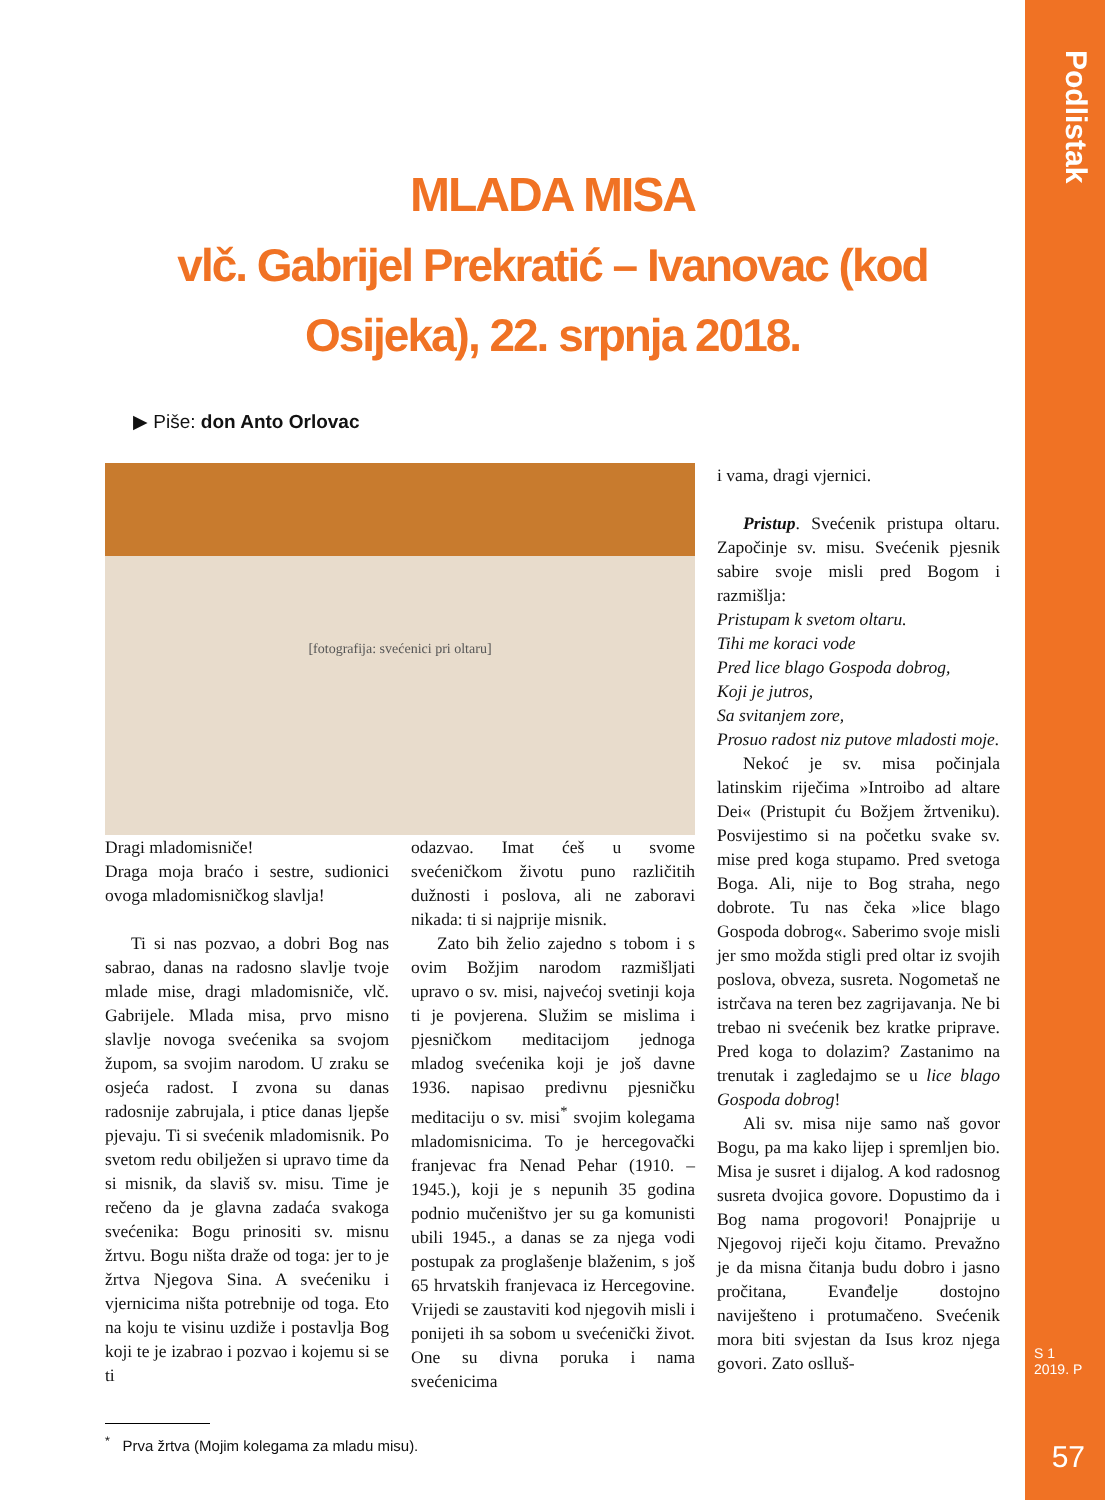Podlistak
S 1
2019. P
57
MLADA MISA
vlč. Gabrijel Prekratić – Ivanovac (kod Osijeka), 22. srpnja 2018.
▶ Piše: don Anto Orlovac
[fotografija: svećenici pri oltaru]
Dragi mladomisniče!
Draga moja braćo i sestre, sudionici ovoga mladomisničkog slavlja!
Ti si nas pozvao, a dobri Bog nas sabrao, danas na radosno slavlje tvoje mlade mise, dragi mladomisniče, vlč. Gabrijele. Mlada misa, prvo misno slavlje novoga svećenika sa svojom župom, sa svojim narodom. U zraku se osjeća radost. I zvona su danas radosnije zabrujala, i ptice danas ljepše pjevaju. Ti si svećenik mladomisnik. Po svetom redu obilježen si upravo time da si misnik, da slaviš sv. misu. Time je rečeno da je glavna zadaća svakoga svećenika: Bogu prinositi sv. misnu žrtvu. Bogu ništa draže od toga: jer to je žrtva Njegova Sina. A svećeniku i vjernicima ništa potrebnije od toga. Eto na koju te visinu uzdiže i postavlja Bog koji te je izabrao i pozvao i kojemu si se ti
odazvao. Imat ćeš u svome svećeničkom životu puno različitih dužnosti i poslova, ali ne zaboravi nikada: ti si najprije misnik.
Zato bih želio zajedno s tobom i s ovim Božjim narodom razmišljati upravo o sv. misi, najvećoj svetinji koja ti je povjerena. Služim se mislima i pjesničkom meditacijom jednoga mladog svećenika koji je još davne 1936. napisao predivnu pjesničku meditaciju o sv. misi<sup>*</sup> svojim kolegama mladomisnicima. To je hercegovački franjevac fra Nenad Pehar (1910. – 1945.), koji je s nepunih 35 godina podnio mučeništvo jer su ga komunisti ubili 1945., a danas se za njega vodi postupak za proglašenje blaženim, s još 65 hrvatskih franjevaca iz Hercegovine. Vrijedi se zaustaviti kod njegovih misli i ponijeti ih sa sobom u svećenički život. One su divna poruka i nama svećenicima
i vama, dragi vjernici.
Pristup. Svećenik pristupa oltaru. Započinje sv. misu. Svećenik pjesnik sabire svoje misli pred Bogom i razmišlja:
Pristupam k svetom oltaru.
Tihi me koraci vode
Pred lice blago Gospoda dobrog,
Koji je jutros,
Sa svitanjem zore,
Prosuo radost niz putove mladosti moje.
Nekoć je sv. misa počinjala latinskim riječima »Introibo ad altare Dei« (Pristupit ću Božjem žrtveniku). Posvijestimo si na početku svake sv. mise pred koga stupamo. Pred svetoga Boga. Ali, nije to Bog straha, nego dobrote. Tu nas čeka »lice blago Gospoda dobrog«. Saberimo svoje misli jer smo možda stigli pred oltar iz svojih poslova, obveza, susreta. Nogometaš ne istrčava na teren bez zagrijavanja. Ne bi trebao ni svećenik bez kratke priprave. Pred koga to dolazim? Zastanimo na trenutak i zagledajmo se u lice blago Gospoda dobrog!
Ali sv. misa nije samo naš govor Bogu, pa ma kako lijep i spremljen bio. Misa je susret i dijalog. A kod radosnog susreta dvojica govore. Dopustimo da i Bog nama progovori! Ponajprije u Njegovoj riječi koju čitamo. Prevažno je da misna čitanja budu dobro i jasno pročitana, Evanđelje dostojno naviješteno i protumačeno. Svećenik mora biti svjestan da Isus kroz njega govori. Zato oslluš-
<sup>*</sup> Prva žrtva (Mojim kolegama za mladu misu).